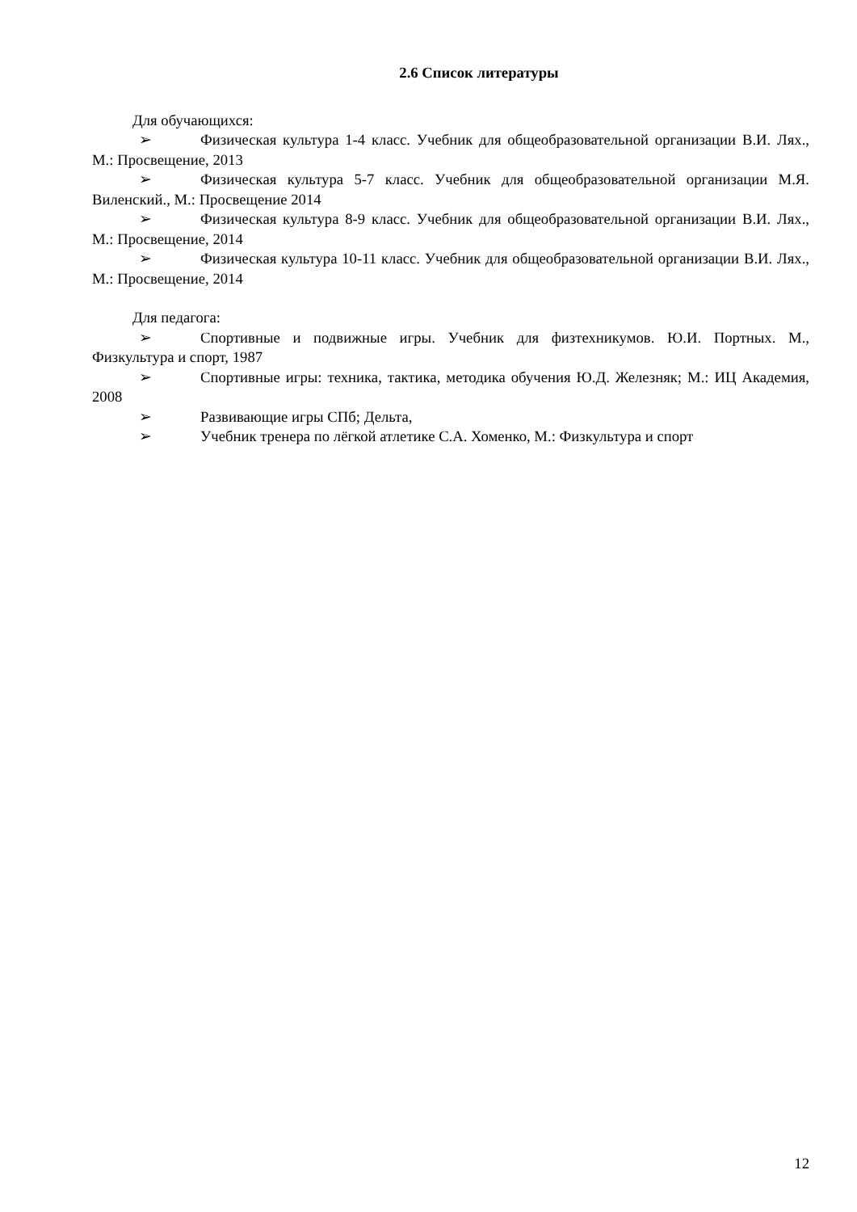2.6 Список литературы
Для обучающихся:
➢ Физическая культура 1-4 класс. Учебник для общеобразовательной организации В.И. Лях., М.: Просвещение, 2013
➢ Физическая культура 5-7 класс. Учебник для общеобразовательной организации М.Я. Виленский., М.: Просвещение 2014
➢ Физическая культура 8-9 класс. Учебник для общеобразовательной организации В.И. Лях., М.: Просвещение, 2014
➢ Физическая культура 10-11 класс. Учебник для общеобразовательной организации В.И. Лях., М.: Просвещение, 2014
Для педагога:
➢ Спортивные и подвижные игры. Учебник для физтехникумов. Ю.И. Портных. М., Физкультура и спорт, 1987
➢ Спортивные игры: техника, тактика, методика обучения Ю.Д. Железняк; М.: ИЦ Академия, 2008
➢ Развивающие игры СПб; Дельта,
➢ Учебник тренера по лёгкой атлетике С.А. Хоменко, М.: Физкультура и спорт
12